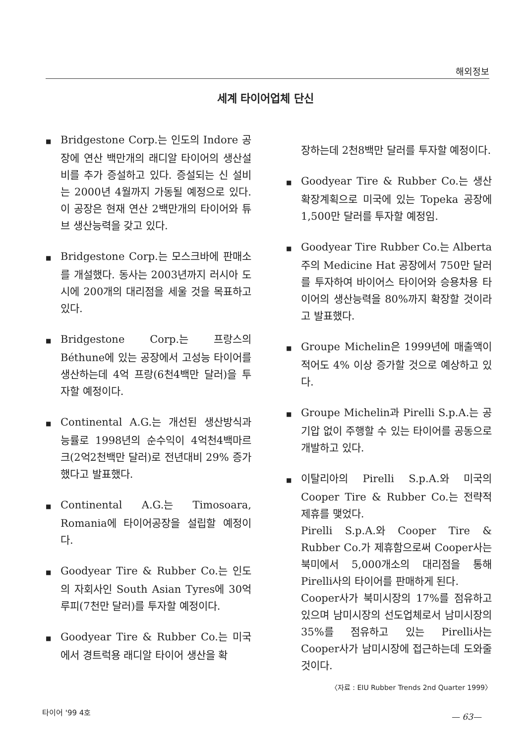해외정보
세계 타이어업체 단신
■ Bridgestone Corp.는 인도의 Indore 공장에 연산 백만개의 래디알 타이어의 생산설비를 추가 증설하고 있다. 증설되는 신 설비는 2000년 4월까지 가동될 예정으로 있다. 이 공장은 현재 연산 2백만개의 타이어와 튜브 생산능력을 갖고 있다.
■ Bridgestone Corp.는 모스크바에 판매소를 개설했다. 동사는 2003년까지 러시아 도시에 200개의 대리점을 세울 것을 목표하고 있다.
■ Bridgestone Corp.는 프랑스의 Béthune에 있는 공장에서 고성능 타이어를 생산하는데 4억 프랑(6천4백만 달러)을 투자할 예정이다.
■ Continental A.G.는 개선된 생산방식과 능률로 1998년의 순수익이 4억천4백마르크(2억2천백만 달러)로 전년대비 29% 증가했다고 발표했다.
■ Continental A.G.는 Timosoara, Romania에 타이어공장을 설립할 예정이다.
■ Goodyear Tire & Rubber Co.는 인도의 자회사인 South Asian Tyres에 30억 루피(7천만 달러)를 투자할 예정이다.
■ Goodyear Tire & Rubber Co.는 미국에서 경트럭용 래디알 타이어 생산을 확
장하는데 2천8백만 달러를 투자할 예정이다.
■ Goodyear Tire & Rubber Co.는 생산확장계획으로 미국에 있는 Topeka 공장에 1,500만 달러를 투자할 예정임.
■ Goodyear Tire Rubber Co.는 Alberta주의 Medicine Hat 공장에서 750만 달러를 투자하여 바이어스 타이어와 승용차용 타이어의 생산능력을 80%까지 확장할 것이라고 발표했다.
■ Groupe Michelin은 1999년에 매출액이 적어도 4% 이상 증가할 것으로 예상하고 있다.
■ Groupe Michelin과 Pirelli S.p.A.는 공기압 없이 주행할 수 있는 타이어를 공동으로 개발하고 있다.
■ 이탈리아의 Pirelli S.p.A.와 미국의 Cooper Tire & Rubber Co.는 전략적 제휴를 맺었다.
Pirelli S.p.A.와 Cooper Tire & Rubber Co.가 제휴함으로써 Cooper사는 북미에서 5,000개소의 대리점을 통해 Pirelli사의 타이어를 판매하게 된다.
Cooper사가 북미시장의 17%를 점유하고 있으며 남미시장의 선도업체로서 남미시장의 35%를 점유하고 있는 Pirelli사는 Cooper사가 남미시장에 접근하는데 도와줄 것이다.
〈자료 : EIU Rubber Trends 2nd Quarter 1999〉
타이어 '99 4호
— 63—